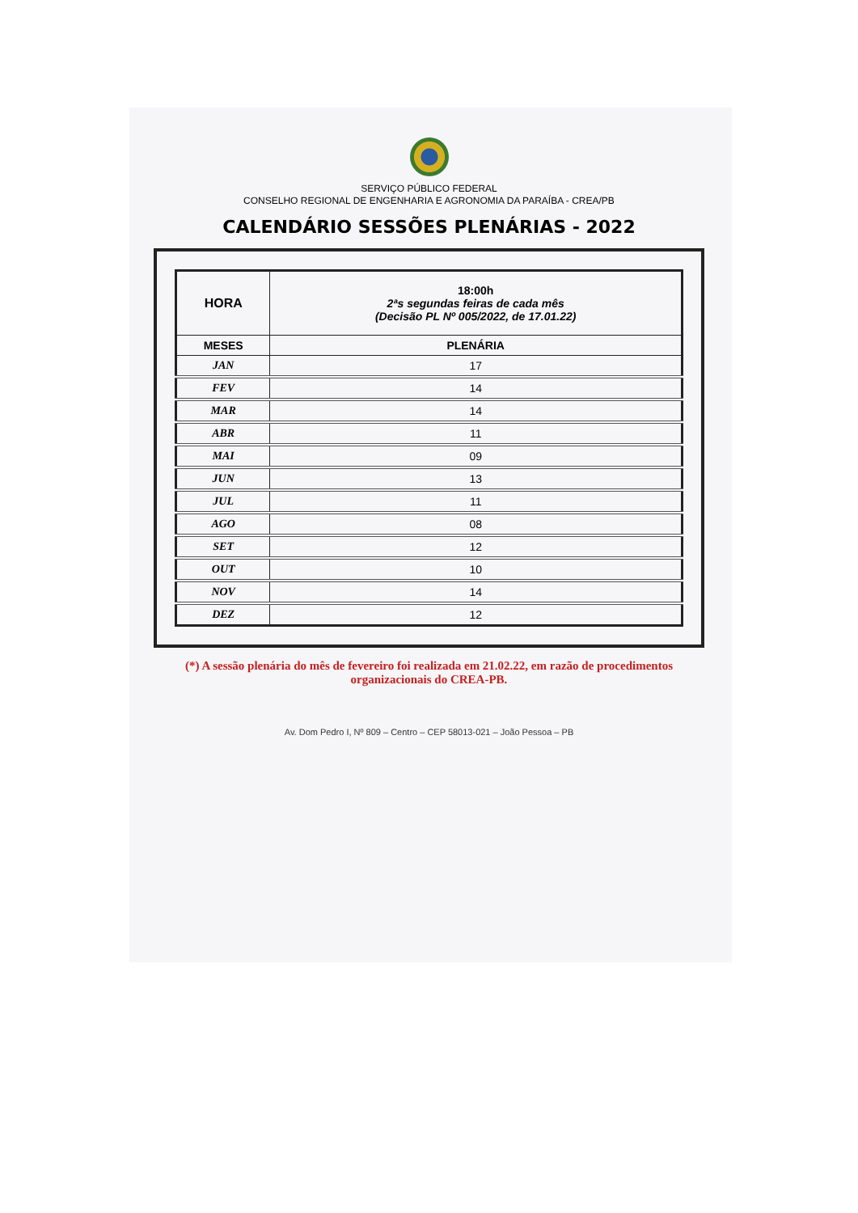SERVIÇO PÚBLICO FEDERAL
CONSELHO REGIONAL DE ENGENHARIA E AGRONOMIA DA PARAÍBA - CREA/PB
CALENDÁRIO SESSÕES PLENÁRIAS - 2022
| HORA | 18:00h 2ªs segundas feiras de cada mês (Decisão PL Nº 005/2022, de 17.01.22) |
| MESES | PLENÁRIA |
| JAN | 17 |
| FEV | 14 |
| MAR | 14 |
| ABR | 11 |
| MAI | 09 |
| JUN | 13 |
| JUL | 11 |
| AGO | 08 |
| SET | 12 |
| OUT | 10 |
| NOV | 14 |
| DEZ | 12 |
(*) A sessão plenária do mês de fevereiro foi realizada em 21.02.22, em razão de procedimentos organizacionais do CREA-PB.
Av. Dom Pedro I, Nº 809 – Centro – CEP 58013-021 – João Pessoa – PB